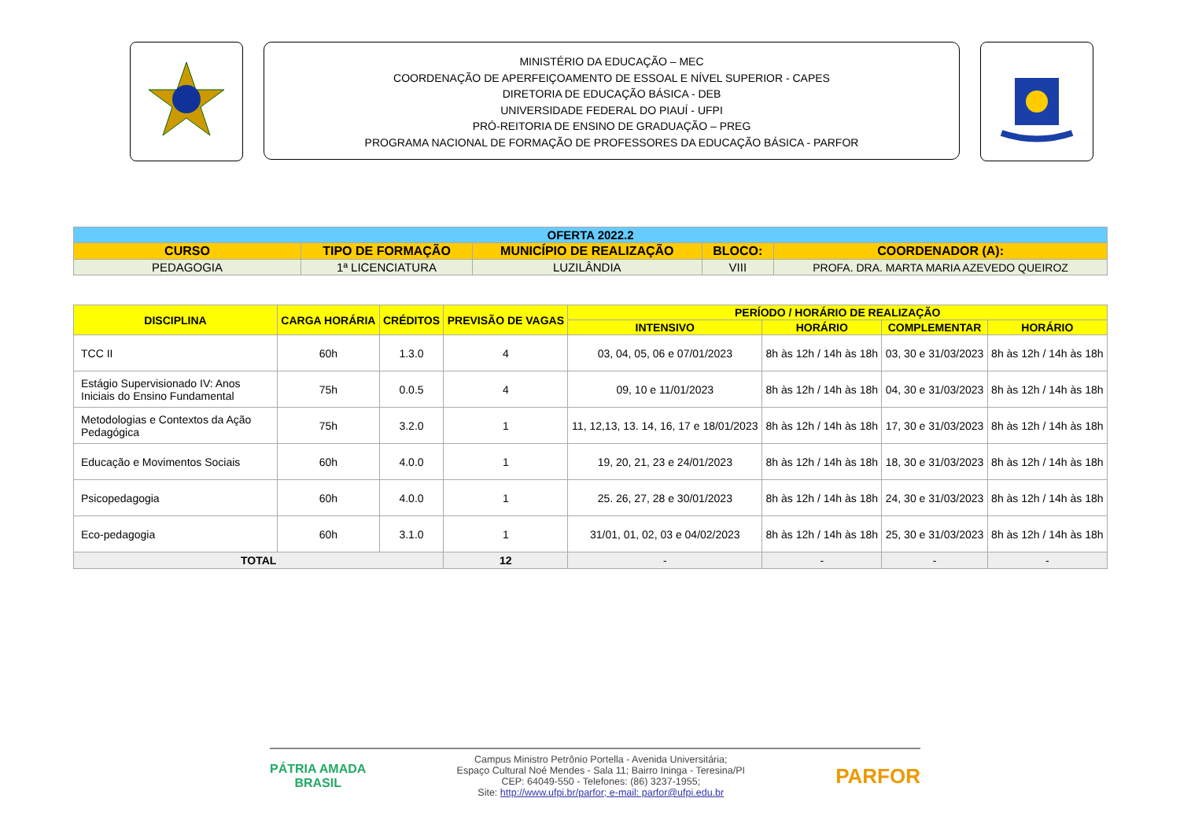MINISTÉRIO DA EDUCAÇÃO – MEC
COORDENAÇÃO DE APERFEIÇOAMENTO DE ESSOAL E NÍVEL SUPERIOR - CAPES
DIRETORIA DE EDUCAÇÃO BÁSICA - DEB
UNIVERSIDADE FEDERAL DO PIAUÍ - UFPI
PRÓ-REITORIA DE ENSINO DE GRADUAÇÃO – PREG
PROGRAMA NACIONAL DE FORMAÇÃO DE PROFESSORES DA EDUCAÇÃO BÁSICA - PARFOR
| OFERTA 2022.2 | | | | |
| CURSO | TIPO DE FORMAÇÃO | MUNICÍPIO DE REALIZAÇÃO | BLOCO: | COORDENADOR (A): |
| PEDAGOGIA | 1ª LICENCIATURA | LUZILÂNDIA | VIII | PROFA. DRA. MARTA MARIA AZEVEDO QUEIROZ |
| DISCIPLINA | CARGA HORÁRIA | CRÉDITOS | PREVISÃO DE VAGAS | PERÍODO / HORÁRIO DE REALIZAÇÃO | | | |
| --- | --- | --- | --- | --- | --- | --- | --- |
| | | | | INTENSIVO | HORÁRIO | COMPLEMENTAR | HORÁRIO |
| TCC II | 60h | 1.3.0 | 4 | 03, 04, 05, 06 e 07/01/2023 | 8h às 12h / 14h às 18h | 03, 30 e 31/03/2023 | 8h às 12h / 14h às 18h |
| Estágio Supervisionado IV: Anos Iniciais do Ensino Fundamental | 75h | 0.0.5 | 4 | 09, 10 e 11/01/2023 | 8h às 12h / 14h às 18h | 04, 30 e 31/03/2023 | 8h às 12h / 14h às 18h |
| Metodologias e Contextos da Ação Pedagógica | 75h | 3.2.0 | 1 | 11, 12,13, 13. 14, 16, 17 e 18/01/2023 | 8h às 12h / 14h às 18h | 17, 30 e 31/03/2023 | 8h às 12h / 14h às 18h |
| Educação e Movimentos Sociais | 60h | 4.0.0 | 1 | 19, 20, 21, 23 e 24/01/2023 | 8h às 12h / 14h às 18h | 18, 30 e 31/03/2023 | 8h às 12h / 14h às 18h |
| Psicopedagogia | 60h | 4.0.0 | 1 | 25. 26, 27, 28 e 30/01/2023 | 8h às 12h / 14h às 18h | 24, 30 e 31/03/2023 | 8h às 12h / 14h às 18h |
| Eco-pedagogia | 60h | 3.1.0 | 1 | 31/01, 01, 02, 03 e 04/02/2023 | 8h às 12h / 14h às 18h | 25, 30 e 31/03/2023 | 8h às 12h / 14h às 18h |
| TOTAL | | | 12 | - | - | - | - |
PÁTRIA AMADA
BRASIL
Campus Ministro Petrônio Portella - Avenida Universitária;
Espaço Cultural Noé Mendes - Sala 11; Bairro Ininga - Teresina/PI
CEP: 64049-550 - Telefones: (86) 3237-1955;
Site: http://www.ufpi.br/parfor; e-mail: parfor@ufpi.edu.br
PARFOR